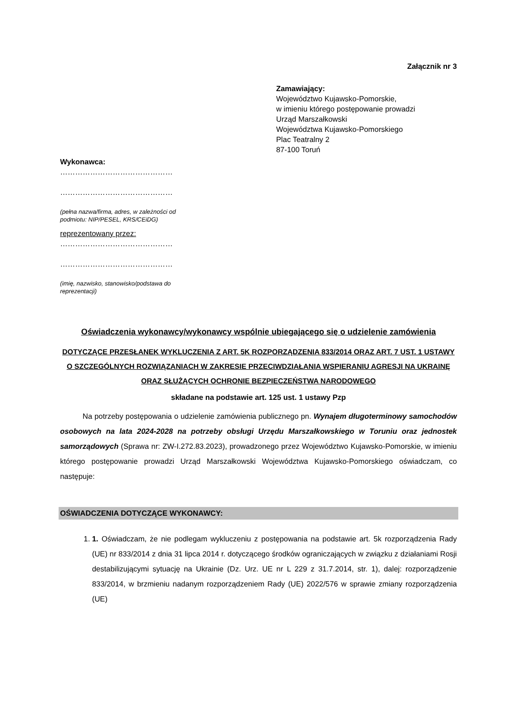Załącznik nr 3
Zamawiający:
Województwo Kujawsko-Pomorskie,
w imieniu którego postępowanie prowadzi
Urząd Marszałkowski
Województwa Kujawsko-Pomorskiego
Plac Teatralny 2
87-100 Toruń
Wykonawca:
………………………………………
………………………………………
(pełna nazwa/firma, adres, w zależności od podmiotu: NIP/PESEL, KRS/CEiDG)
reprezentowany przez:
………………………………………
………………………………………
(imię, nazwisko, stanowisko/podstawa do reprezentacji)
Oświadczenia wykonawcy/wykonawcy wspólnie ubiegającego się o udzielenie zamówienia
DOTYCZĄCE PRZESŁANEK WYKLUCZENIA Z ART. 5K ROZPORZĄDZENIA 833/2014 ORAZ ART. 7 UST. 1 USTAWY O SZCZEGÓLNYCH ROZWIĄZANIACH W ZAKRESIE PRZECIWDZIAŁANIA WSPIERANIU AGRESJI NA UKRAINĘ ORAZ SŁUŻĄCYCH OCHRONIE BEZPIECZEŃSTWA NARODOWEGO
składane na podstawie art. 125 ust. 1 ustawy Pzp
   Na potrzeby postępowania o udzielenie zamówienia publicznego pn. Wynajem długoterminowy samochodów osobowych na lata 2024-2028 na potrzeby obsługi Urzędu Marszałkowskiego w Toruniu oraz jednostek samorządowych (Sprawa nr: ZW-I.272.83.2023), prowadzonego przez Województwo Kujawsko-Pomorskie, w imieniu którego postępowanie prowadzi Urząd Marszałkowski Województwa Kujawsko-Pomorskiego oświadczam, co następuje:
OŚWIADCZENIA DOTYCZĄCE WYKONAWCY:
1. 1. Oświadczam, że nie podlegam wykluczeniu z postępowania na podstawie art. 5k rozporządzenia Rady (UE) nr 833/2014 z dnia 31 lipca 2014 r. dotyczącego środków ograniczających w związku z działaniami Rosji destabilizującymi sytuację na Ukrainie (Dz. Urz. UE nr L 229 z 31.7.2014, str. 1), dalej: rozporządzenie 833/2014, w brzmieniu nadanym rozporządzeniem Rady (UE) 2022/576 w sprawie zmiany rozporządzenia (UE)